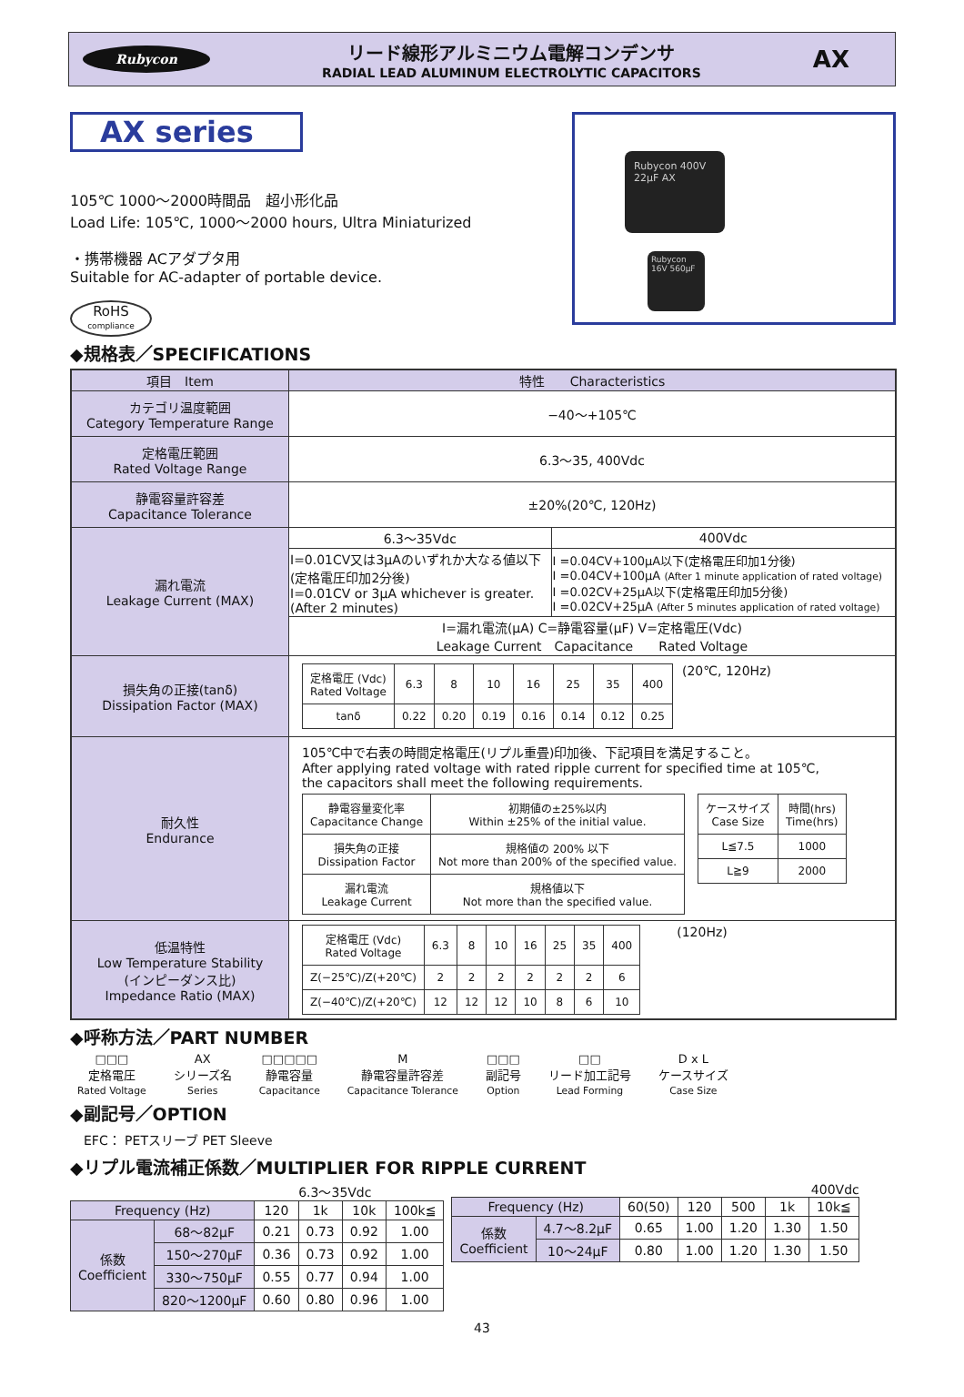Rubycon
リード線形アルミニウム電解コンデンサ
RADIAL LEAD ALUMINUM ELECTROLYTIC CAPACITORS
AX
AX series
105℃ 1000～2000時間品　超小形化品
Load Life: 105℃, 1000～2000 hours, Ultra Miniaturized
・携帯機器 ACアダプタ用
Suitable for AC-adapter of portable device.
RoHS
compliance
Rubycon 400V 22μF AX
Rubycon 16V 560μF
◆規格表／SPECIFICATIONS
| 項目 Item | 特性 Characteristics | |
| --- | --- | --- |
| カテゴリ温度範囲 Category Temperature Range | −40～+105℃ | |
| 定格電圧範囲 Rated Voltage Range | 6.3～35, 400Vdc | |
| 静電容量許容差 Capacitance Tolerance | ±20%(20℃, 120Hz) | |
| 漏れ電流 Leakage Current (MAX) | 6.3～35Vdc | 400Vdc |
| | I=0.01CV又は3μAのいずれか大なる値以下 (定格電圧印加2分後) I=0.01CV or 3μA whichever is greater. (After 2 minutes) | I =0.04CV+100μA以下(定格電圧印加1分後) I =0.04CV+100μA (After 1 minute application of rated voltage) I =0.02CV+25μA以下(定格電圧印加5分後) I =0.02CV+25μA (After 5 minutes application of rated voltage) |
| | I=漏れ電流(μA) C=静電容量(μF) V=定格電圧(Vdc) Leakage Current Capacitance Rated Voltage | |
| 損失角の正接(tanδ) Dissipation Factor (MAX) | / 定格電圧 (Vdc) Rated Voltage / 6.3 / 8 / 10 / 16 / 25 / 35 / 400 / / tanδ / 0.22 / 0.20 / 0.19 / 0.16 / 0.14 / 0.12 / 0.25 / (20℃, 120Hz) | |
| 耐久性 Endurance | 105℃中で右表の時間定格電圧(リプル重畳)印加後、下記項目を満足すること。 After applying rated voltage with rated ripple current for specified time at 105℃, the capacitors shall meet the following requirements. / 静電容量変化率 Capacitance Change / 初期値の±25%以内 Within ±25% of the initial value. / / 損失角の正接 Dissipation Factor / 規格値の 200% 以下 Not more than 200% of the specified value. / / 漏れ電流 Leakage Current / 規格値以下 Not more than the specified value. / / ケースサイズ Case Size / 時間(hrs) Time(hrs) / / L≦7.5 / 1000 / / L≧9 / 2000 / | |
| 低温特性 Low Temperature Stability (インピーダンス比) Impedance Ratio (MAX) | / 定格電圧 (Vdc) Rated Voltage / 6.3 / 8 / 10 / 16 / 25 / 35 / 400 / / Z(−25℃)/Z(+20℃) / 2 / 2 / 2 / 2 / 2 / 2 / 6 / / Z(−40℃)/Z(+20℃) / 12 / 12 / 12 / 10 / 8 / 6 / 10 / (120Hz) | |
◆呼称方法／PART NUMBER
□□□
定格電圧
Rated Voltage
AX
シリーズ名
Series
□□□□□
静電容量
Capacitance
M
静電容量許容差
Capacitance Tolerance
□□□
副記号
Option
□□
リード加工記号
Lead Forming
D x L
ケースサイズ
Case Size
◆副記号／OPTION
EFC： PETスリーブ PET Sleeve
◆リプル電流補正係数／MULTIPLIER FOR RIPPLE CURRENT
6.3～35Vdc
| Frequency (Hz) | | 120 | 1k | 10k | 100k≦ |
| 係数 Coefficient | 68～82μF | 0.21 | 0.73 | 0.92 | 1.00 |
| | 150～270μF | 0.36 | 0.73 | 0.92 | 1.00 |
| | 330～750μF | 0.55 | 0.77 | 0.94 | 1.00 |
| | 820～1200μF | 0.60 | 0.80 | 0.96 | 1.00 |
400Vdc
| Frequency (Hz) | | 60(50) | 120 | 500 | 1k | 10k≦ |
| 係数 Coefficient | 4.7～8.2μF | 0.65 | 1.00 | 1.20 | 1.30 | 1.50 |
| | 10～24μF | 0.80 | 1.00 | 1.20 | 1.30 | 1.50 |
43